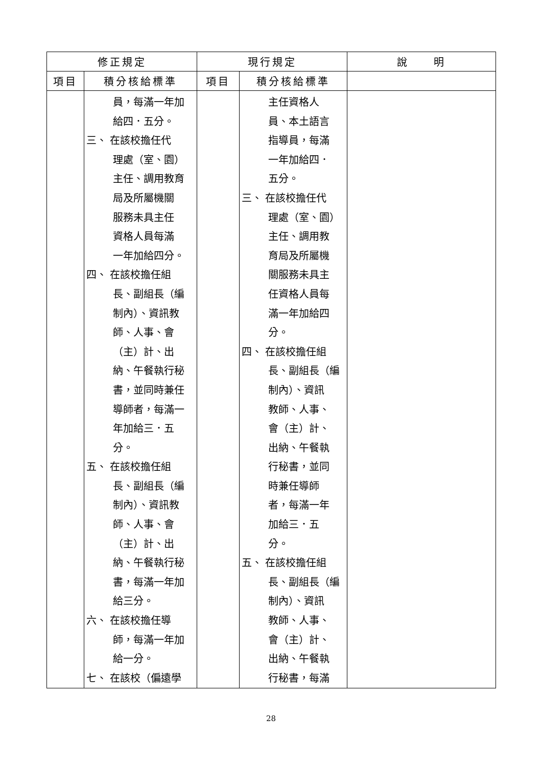| 修正規定 | | 現行規定 | | 說 明 |
| --- | --- | --- | --- | --- |
| 項目 | 積分核給標準 | 項目 | 積分核給標準 | |
| | 員，每滿一年加 給四．五分。 三、 在該校擔任代 理處（室、園） 主任、調用教育 局及所屬機關 服務未具主任 資格人員每滿 一年加給四分。 四、 在該校擔任組 長、副組長（編 制內）、資訊教 師、人事、會 （主）計、出 納、午餐執行秘 書，並同時兼任 導師者，每滿一 年加給三．五 分。 五、 在該校擔任組 長、副組長（編 制內）、資訊教 師、人事、會 （主）計、出 納、午餐執行秘 書，每滿一年加 給三分。 六、 在該校擔任導 師，每滿一年加 給一分。 七、 在該校（偏遠學 | | 主任資格人 員、本土語言 指導員，每滿 一年加給四． 五分。 三、 在該校擔任代 理處（室、園） 主任、調用教 育局及所屬機 關服務未具主 任資格人員每 滿一年加給四 分。 四、 在該校擔任組 長、副組長（編 制內）、資訊 教師、人事、 會（主）計、 出納、午餐執 行秘書，並同 時兼任導師 者，每滿一年 加給三．五 分。 五、 在該校擔任組 長、副組長（編 制內）、資訊 教師、人事、 會（主）計、 出納、午餐執 行秘書，每滿 | |
28